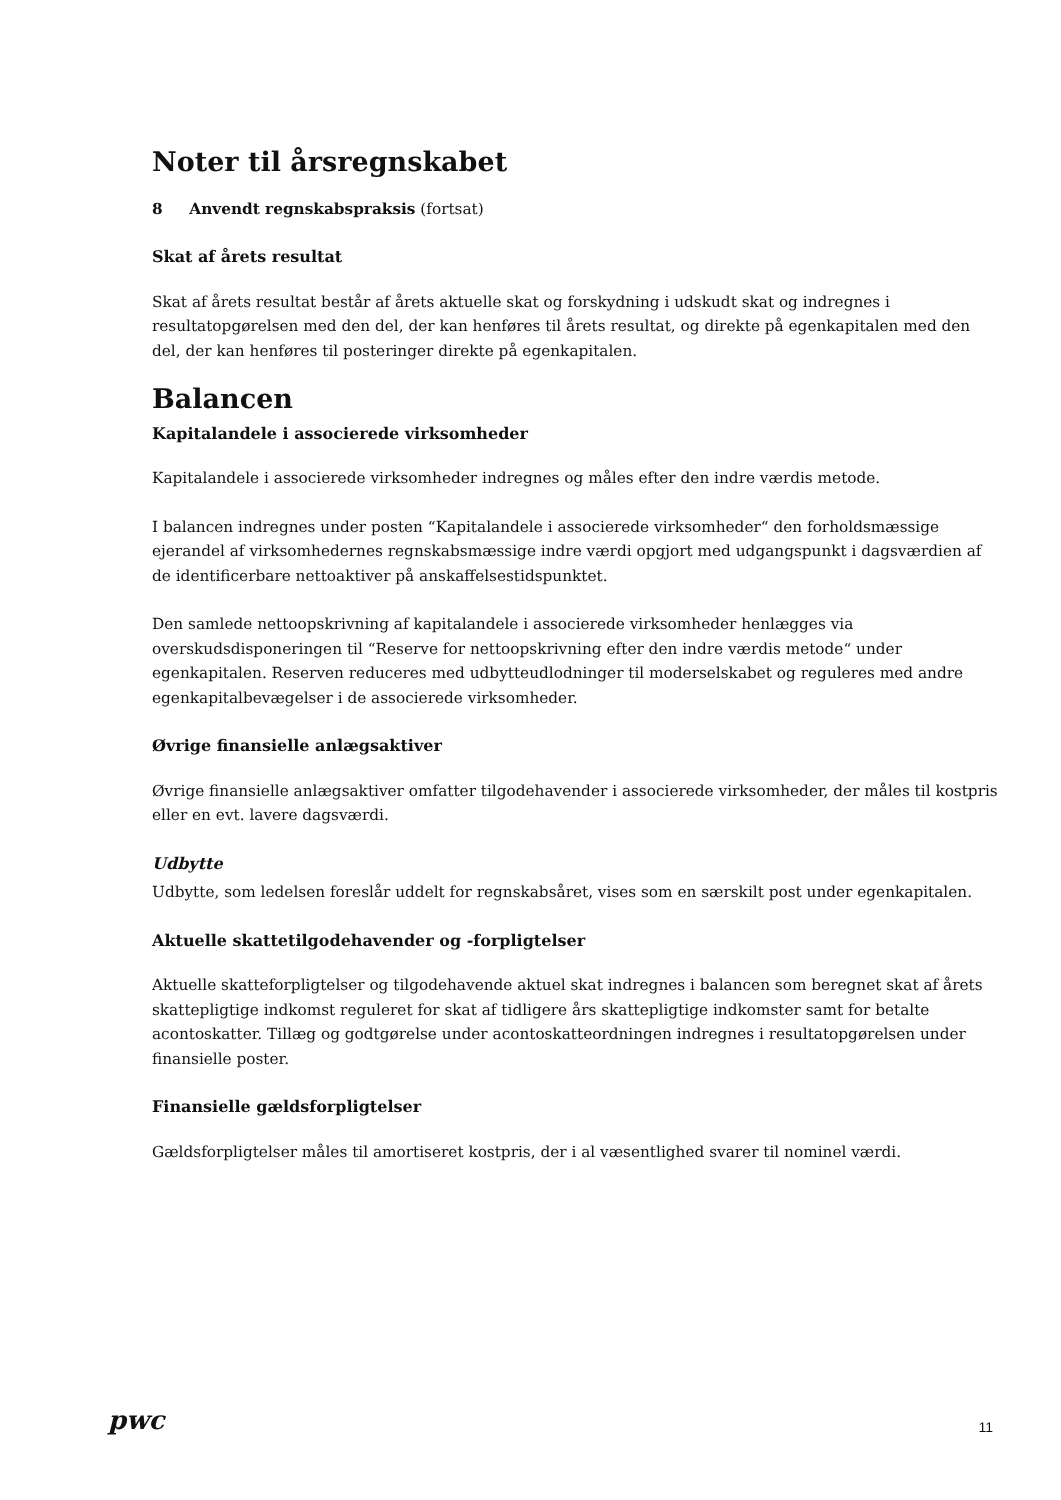Noter til årsregnskabet
8 Anvendt regnskabspraksis (fortsat)
Skat af årets resultat
Skat af årets resultat består af årets aktuelle skat og forskydning i udskudt skat og indregnes i resultatopgørelsen med den del, der kan henføres til årets resultat, og direkte på egenkapitalen med den del, der kan henføres til posteringer direkte på egenkapitalen.
Balancen
Kapitalandele i associerede virksomheder
Kapitalandele i associerede virksomheder indregnes og måles efter den indre værdis metode.
I balancen indregnes under posten “Kapitalandele i associerede virksomheder“ den forholdsmæssige ejerandel af virksomhedernes regnskabsmæssige indre værdi opgjort med udgangspunkt i dagsværdien af de identificerbare nettoaktiver på anskaffelsestidspunktet.
Den samlede nettoopskrivning af kapitalandele i associerede virksomheder henlægges via overskudsdisponeringen til “Reserve for nettoopskrivning efter den indre værdis metode“ under egenkapitalen. Reserven reduceres med udbytteudlodninger til moderselskabet og reguleres med andre egenkapitalbevægelser i de associerede virksomheder.
Øvrige finansielle anlægsaktiver
Øvrige finansielle anlægsaktiver omfatter tilgodehavender i associerede virksomheder, der måles til kostpris eller en evt. lavere dagsværdi.
Udbytte
Udbytte, som ledelsen foreslår uddelt for regnskabsåret, vises som en særskilt post under egenkapitalen.
Aktuelle skattetilgodehavender og -forpligtelser
Aktuelle skatteforpligtelser og tilgodehavende aktuel skat indregnes i balancen som beregnet skat af årets skattepligtige indkomst reguleret for skat af tidligere års skattepligtige indkomster samt for betalte acontoskatter. Tillæg og godtgørelse under acontoskatteordningen indregnes i resultatopgørelsen under finansielle poster.
Finansielle gældsforpligtelser
Gældsforpligtelser måles til amortiseret kostpris, der i al væsentlighed svarer til nominel værdi.
pwc
11